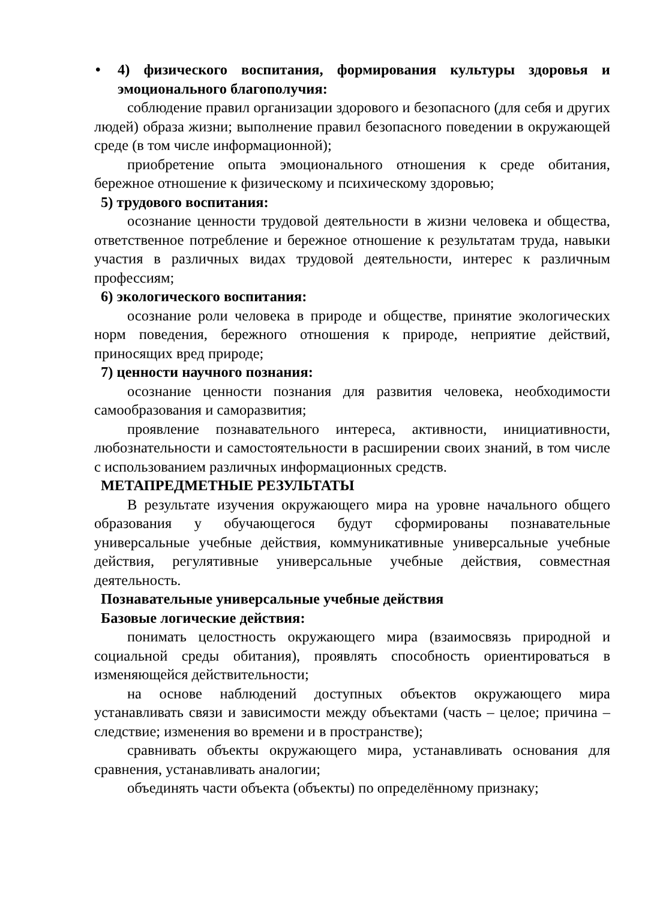• 4) физического воспитания, формирования культуры здоровья и эмоционального благополучия:
соблюдение правил организации здорового и безопасного (для себя и других людей) образа жизни; выполнение правил безопасного поведении в окружающей среде (в том числе информационной);
приобретение опыта эмоционального отношения к среде обитания, бережное отношение к физическому и психическому здоровью;
5) трудового воспитания:
осознание ценности трудовой деятельности в жизни человека и общества, ответственное потребление и бережное отношение к результатам труда, навыки участия в различных видах трудовой деятельности, интерес к различным профессиям;
6) экологического воспитания:
осознание роли человека в природе и обществе, принятие экологических норм поведения, бережного отношения к природе, неприятие действий, приносящих вред природе;
7) ценности научного познания:
осознание ценности познания для развития человека, необходимости самообразования и саморазвития;
проявление познавательного интереса, активности, инициативности, любознательности и самостоятельности в расширении своих знаний, в том числе с использованием различных информационных средств.
МЕТАПРЕДМЕТНЫЕ РЕЗУЛЬТАТЫ
В результате изучения окружающего мира на уровне начального общего образования у обучающегося будут сформированы познавательные универсальные учебные действия, коммуникативные универсальные учебные действия, регулятивные универсальные учебные действия, совместная деятельность.
Познавательные универсальные учебные действия
Базовые логические действия:
понимать целостность окружающего мира (взаимосвязь природной и социальной среды обитания), проявлять способность ориентироваться в изменяющейся действительности;
на основе наблюдений доступных объектов окружающего мира устанавливать связи и зависимости между объектами (часть – целое; причина – следствие; изменения во времени и в пространстве);
сравнивать объекты окружающего мира, устанавливать основания для сравнения, устанавливать аналогии;
объединять части объекта (объекты) по определённому признаку;